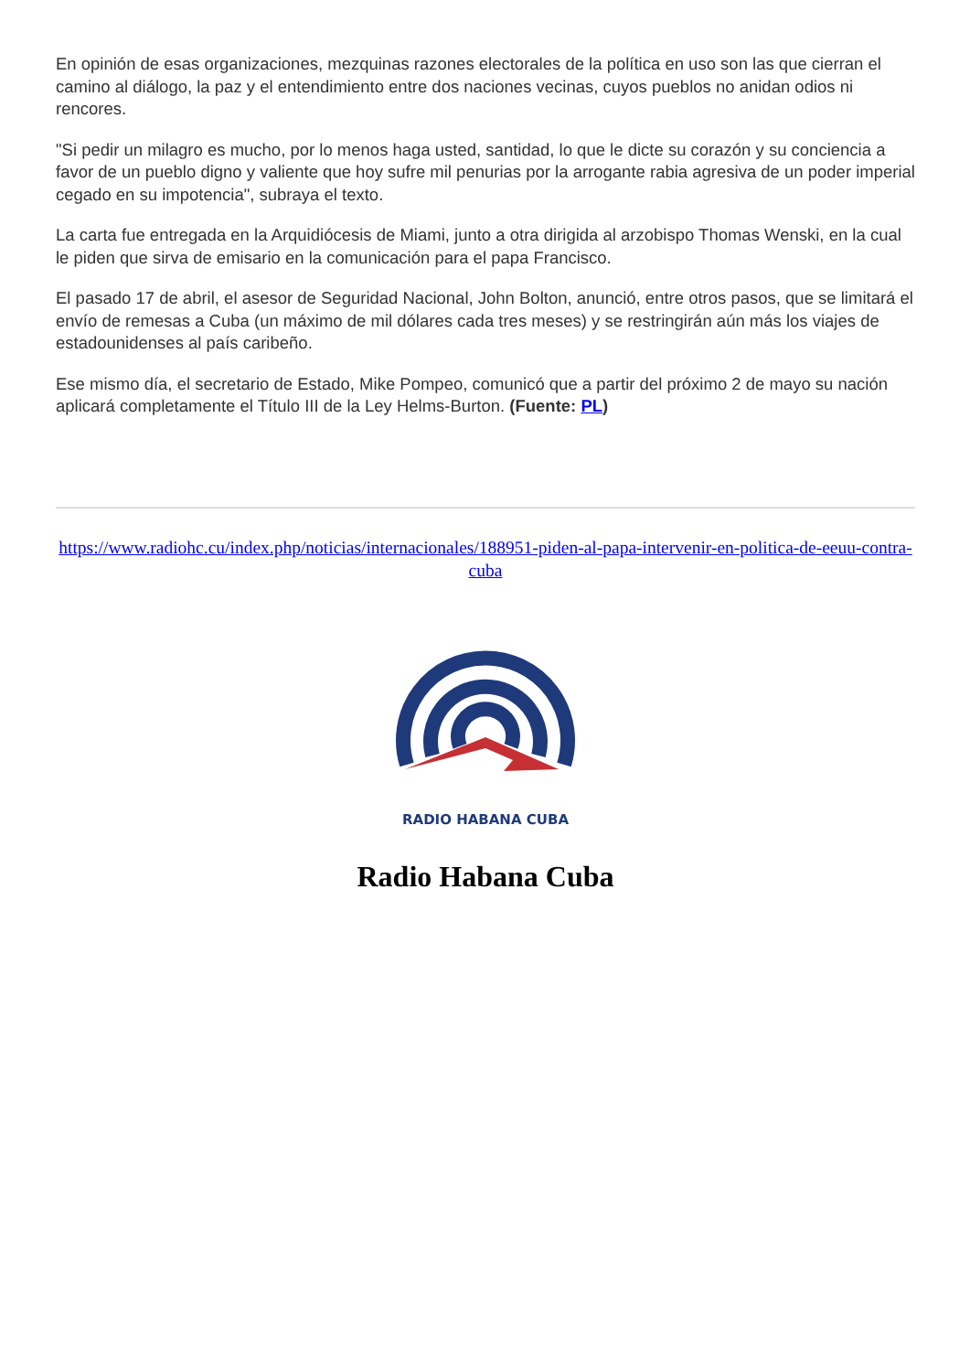En opinión de esas organizaciones, mezquinas razones electorales de la política en uso son las que cierran el camino al diálogo, la paz y el entendimiento entre dos naciones vecinas, cuyos pueblos no anidan odios ni rencores.
"Si pedir un milagro es mucho, por lo menos haga usted, santidad, lo que le dicte su corazón y su conciencia a favor de un pueblo digno y valiente que hoy sufre mil penurias por la arrogante rabia agresiva de un poder imperial cegado en su impotencia", subraya el texto.
La carta fue entregada en la Arquidiócesis de Miami, junto a otra dirigida al arzobispo Thomas Wenski, en la cual le piden que sirva de emisario en la comunicación para el papa Francisco.
El pasado 17 de abril, el asesor de Seguridad Nacional, John Bolton, anunció, entre otros pasos, que se limitará el envío de remesas a Cuba (un máximo de mil dólares cada tres meses) y se restringirán aún más los viajes de estadounidenses al país caribeño.
Ese mismo día, el secretario de Estado, Mike Pompeo, comunicó que a partir del próximo 2 de mayo su nación aplicará completamente el Título III de la Ley Helms-Burton. (Fuente: PL)
https://www.radiohc.cu/index.php/noticias/internacionales/188951-piden-al-papa-intervenir-en-politica-de-eeuu-contra-cuba
RADIO HABANA CUBA
Radio Habana Cuba